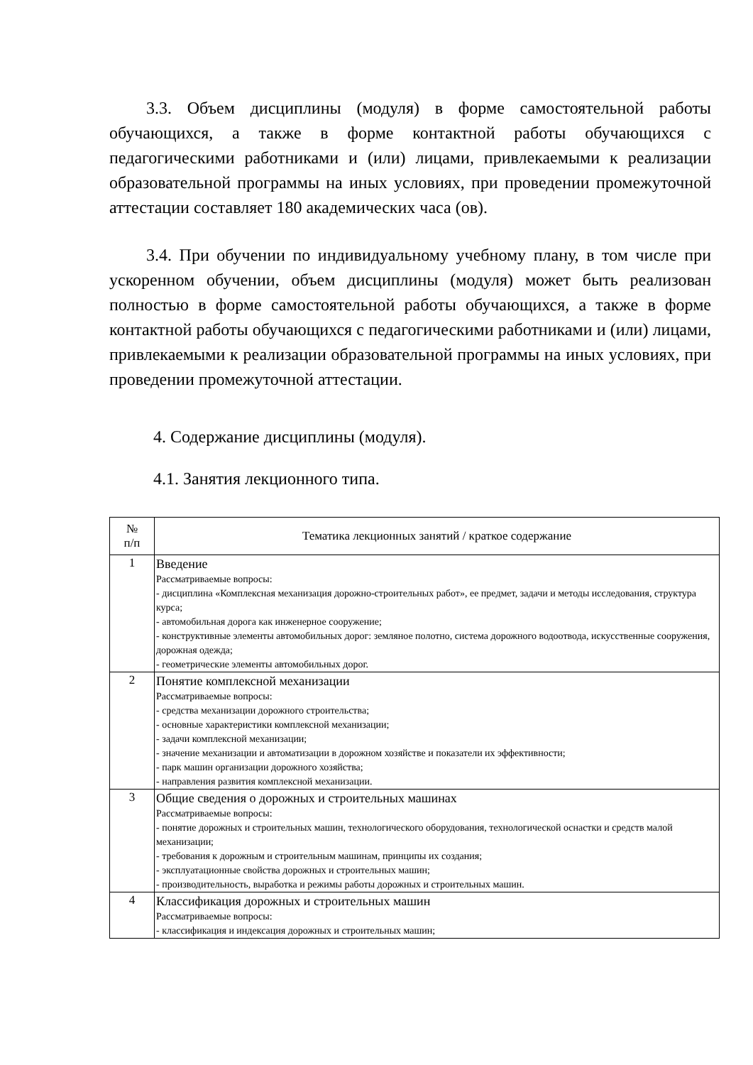3.3. Объем дисциплины (модуля) в форме самостоятельной работы обучающихся, а также в форме контактной работы обучающихся с педагогическими работниками и (или) лицами, привлекаемыми к реализации образовательной программы на иных условиях, при проведении промежуточной аттестации составляет 180 академических часа (ов).
3.4. При обучении по индивидуальному учебному плану, в том числе при ускоренном обучении, объем дисциплины (модуля) может быть реализован полностью в форме самостоятельной работы обучающихся, а также в форме контактной работы обучающихся с педагогическими работниками и (или) лицами, привлекаемыми к реализации образовательной программы на иных условиях, при проведении промежуточной аттестации.
4. Содержание дисциплины (модуля).
4.1. Занятия лекционного типа.
| № п/п | Тематика лекционных занятий / краткое содержание |
| --- | --- |
| 1 | Введение Рассматриваемые вопросы: - дисциплина «Комплексная механизация дорожно-строительных работ», ее предмет, задачи и методы исследования, структура курса; - автомобильная дорога как инженерное сооружение; - конструктивные элементы автомобильных дорог: земляное полотно, система дорожного водоотвода, искусственные сооружения, дорожная одежда; - геометрические элементы автомобильных дорог. |
| 2 | Понятие комплексной механизации Рассматриваемые вопросы: - средства механизации дорожного строительства; - основные характеристики комплексной механизации; - задачи комплексной механизации; - значение механизации и автоматизации в дорожном хозяйстве и показатели их эффективности; - парк машин организации дорожного хозяйства; - направления развития комплексной механизации. |
| 3 | Общие сведения о дорожных и строительных машинах Рассматриваемые вопросы: - понятие дорожных и строительных машин, технологического оборудования, технологической оснастки и средств малой механизации; - требования к дорожным и строительным машинам, принципы их создания; - эксплуатационные свойства дорожных и строительных машин; - производительность, выработка и режимы работы дорожных и строительных машин. |
| 4 | Классификация дорожных и строительных машин Рассматриваемые вопросы: - классификация и индексация дорожных и строительных машин; |